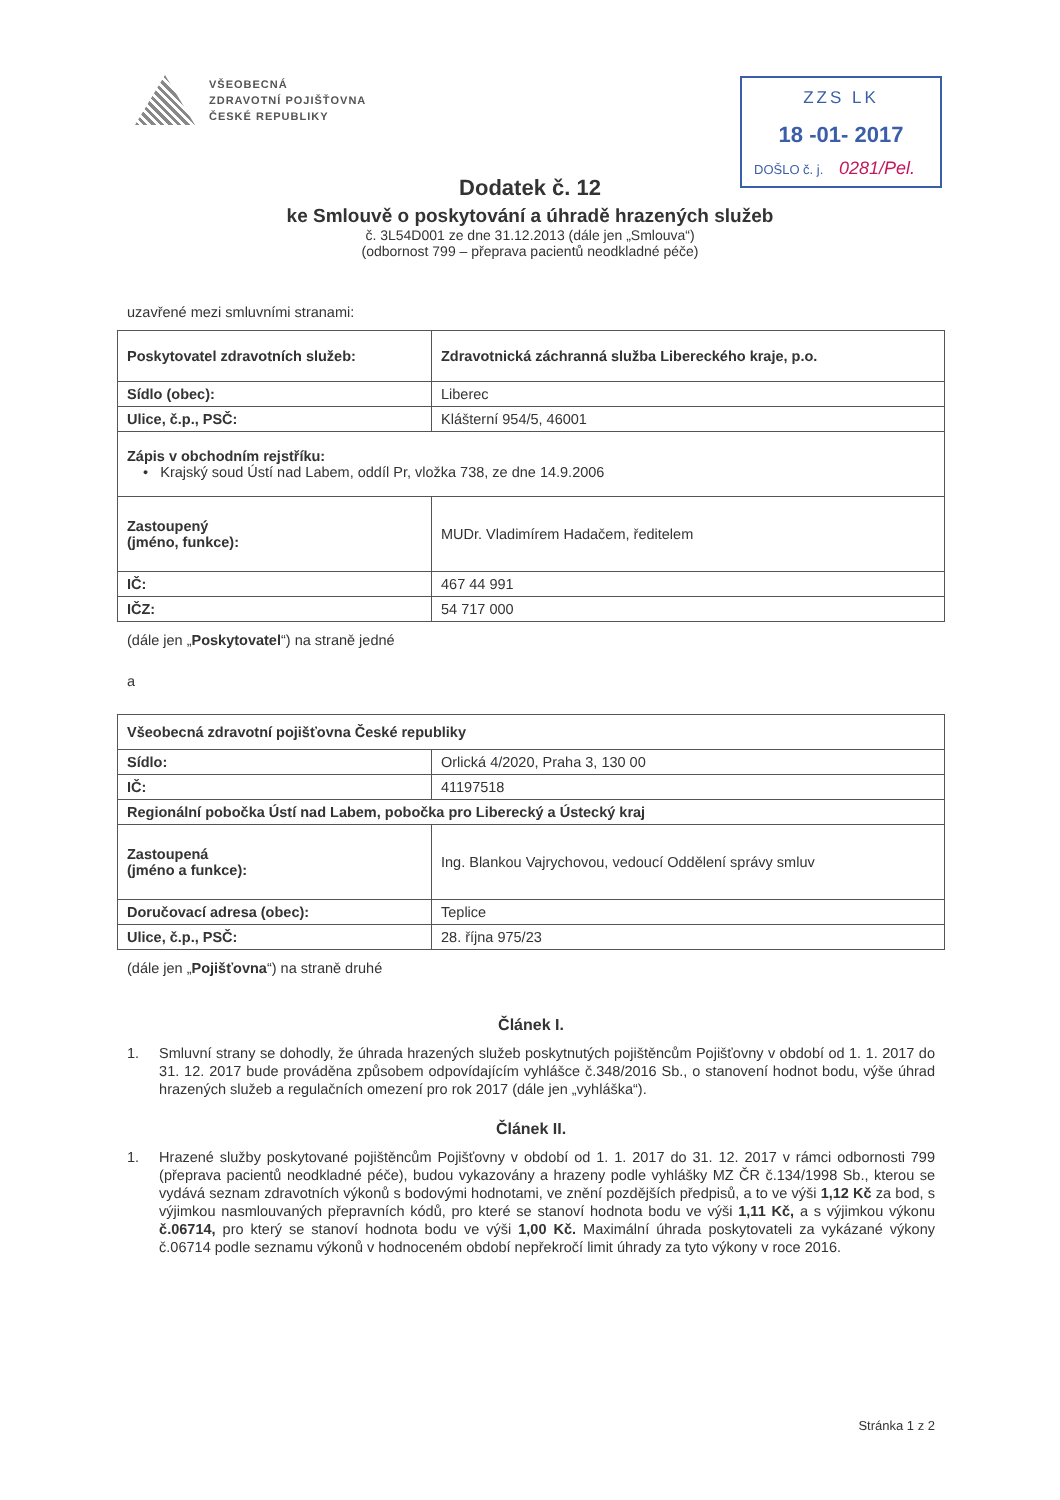VŠEOBECNÁ
ZDRAVOTNÍ POJIŠŤOVNA
ČESKÉ REPUBLIKY
ZZS LK
18 -01- 2017
DOŠLO č. j. 0281/Pel.
Dodatek č. 12
ke Smlouvě o poskytování a úhradě hrazených služeb
č. 3L54D001 ze dne 31.12.2013 (dále jen „Smlouva“)
(odbornost 799 – přeprava pacientů neodkladné péče)
uzavřené mezi smluvními stranami:
| Poskytovatel zdravotních služeb: | Zdravotnická záchranná služba Libereckého kraje, p.o. |
| Sídlo (obec): | Liberec |
| Ulice, č.p., PSČ: | Klášterní 954/5, 46001 |
| Zápis v obchodním rejstříku: • Krajský soud Ústí nad Labem, oddíl Pr, vložka 738, ze dne 14.9.2006 | |
| Zastoupený (jméno, funkce): | MUDr. Vladimírem Hadačem, ředitelem |
| IČ: | 467 44 991 |
| IČZ: | 54 717 000 |
(dále jen „Poskytovatel“) na straně jedné
a
| Všeobecná zdravotní pojišťovna České republiky | |
| Sídlo: | Orlická 4/2020, Praha 3, 130 00 |
| IČ: | 41197518 |
| Regionální pobočka Ústí nad Labem, pobočka pro Liberecký a Ústecký kraj | |
| Zastoupená (jméno a funkce): | Ing. Blankou Vajrychovou, vedoucí Oddělení správy smluv |
| Doručovací adresa (obec): | Teplice |
| Ulice, č.p., PSČ: | 28. října 975/23 |
(dále jen „Pojišťovna“) na straně druhé
Článek I.
1. Smluvní strany se dohodly, že úhrada hrazených služeb poskytnutých pojištěncům Pojišťovny v období od 1. 1. 2017 do 31. 12. 2017 bude prováděna způsobem odpovídajícím vyhlášce č.348/2016 Sb., o stanovení hodnot bodu, výše úhrad hrazených služeb a regulačních omezení pro rok 2017 (dále jen „vyhláška“).
Článek II.
1. Hrazené služby poskytované pojištěncům Pojišťovny v období od 1. 1. 2017 do 31. 12. 2017 v rámci odbornosti 799 (přeprava pacientů neodkladné péče), budou vykazovány a hrazeny podle vyhlášky MZ ČR č.134/1998 Sb., kterou se vydává seznam zdravotních výkonů s bodovými hodnotami, ve znění pozdějších předpisů, a to ve výši 1,12 Kč za bod, s výjimkou nasmlouvaných přepravních kódů, pro které se stanoví hodnota bodu ve výši 1,11 Kč, a s výjimkou výkonu č.06714, pro který se stanoví hodnota bodu ve výši 1,00 Kč. Maximální úhrada poskytovateli za vykázané výkony č.06714 podle seznamu výkonů v hodnoceném období nepřekročí limit úhrady za tyto výkony v roce 2016.
Stránka 1 z 2